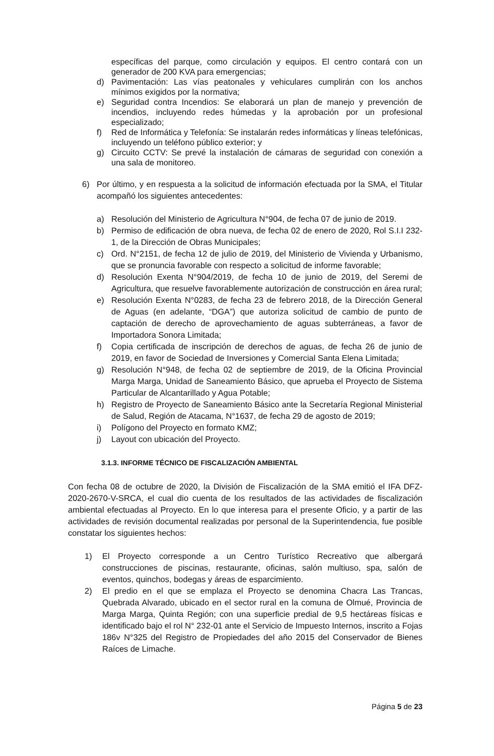específicas del parque, como circulación y equipos. El centro contará con un generador de 200 KVA para emergencias;
d) Pavimentación: Las vías peatonales y vehiculares cumplirán con los anchos mínimos exigidos por la normativa;
e) Seguridad contra Incendios: Se elaborará un plan de manejo y prevención de incendios, incluyendo redes húmedas y la aprobación por un profesional especializado;
f) Red de Informática y Telefonía: Se instalarán redes informáticas y líneas telefónicas, incluyendo un teléfono público exterior; y
g) Circuito CCTV: Se prevé la instalación de cámaras de seguridad con conexión a una sala de monitoreo.
6) Por último, y en respuesta a la solicitud de información efectuada por la SMA, el Titular acompañó los siguientes antecedentes:
a) Resolución del Ministerio de Agricultura N°904, de fecha 07 de junio de 2019.
b) Permiso de edificación de obra nueva, de fecha 02 de enero de 2020, Rol S.I.I 232-1, de la Dirección de Obras Municipales;
c) Ord. N°2151, de fecha 12 de julio de 2019, del Ministerio de Vivienda y Urbanismo, que se pronuncia favorable con respecto a solicitud de informe favorable;
d) Resolución Exenta N°904/2019, de fecha 10 de junio de 2019, del Seremi de Agricultura, que resuelve favorablemente autorización de construcción en área rural;
e) Resolución Exenta N°0283, de fecha 23 de febrero 2018, de la Dirección General de Aguas (en adelante, “DGA”) que autoriza solicitud de cambio de punto de captación de derecho de aprovechamiento de aguas subterráneas, a favor de Importadora Sonora Limitada;
f) Copia certificada de inscripción de derechos de aguas, de fecha 26 de junio de 2019, en favor de Sociedad de Inversiones y Comercial Santa Elena Limitada;
g) Resolución N°948, de fecha 02 de septiembre de 2019, de la Oficina Provincial Marga Marga, Unidad de Saneamiento Básico, que aprueba el Proyecto de Sistema Particular de Alcantarillado y Agua Potable;
h) Registro de Proyecto de Saneamiento Básico ante la Secretaría Regional Ministerial de Salud, Región de Atacama, N°1637, de fecha 29 de agosto de 2019;
i) Polígono del Proyecto en formato KMZ;
j) Layout con ubicación del Proyecto.
3.1.3. INFORME TÉCNICO DE FISCALIZACIÓN AMBIENTAL
Con fecha 08 de octubre de 2020, la División de Fiscalización de la SMA emitió el IFA DFZ-2020-2670-V-SRCA, el cual dio cuenta de los resultados de las actividades de fiscalización ambiental efectuadas al Proyecto. En lo que interesa para el presente Oficio, y a partir de las actividades de revisión documental realizadas por personal de la Superintendencia, fue posible constatar los siguientes hechos:
1) El Proyecto corresponde a un Centro Turístico Recreativo que albergará construcciones de piscinas, restaurante, oficinas, salón multiuso, spa, salón de eventos, quinchos, bodegas y áreas de esparcimiento.
2) El predio en el que se emplaza el Proyecto se denomina Chacra Las Trancas, Quebrada Alvarado, ubicado en el sector rural en la comuna de Olmué, Provincia de Marga Marga, Quinta Región; con una superficie predial de 9,5 hectáreas físicas e identificado bajo el rol N° 232-01 ante el Servicio de Impuesto Internos, inscrito a Fojas 186v N°325 del Registro de Propiedades del año 2015 del Conservador de Bienes Raíces de Limache.
Página 5 de 23